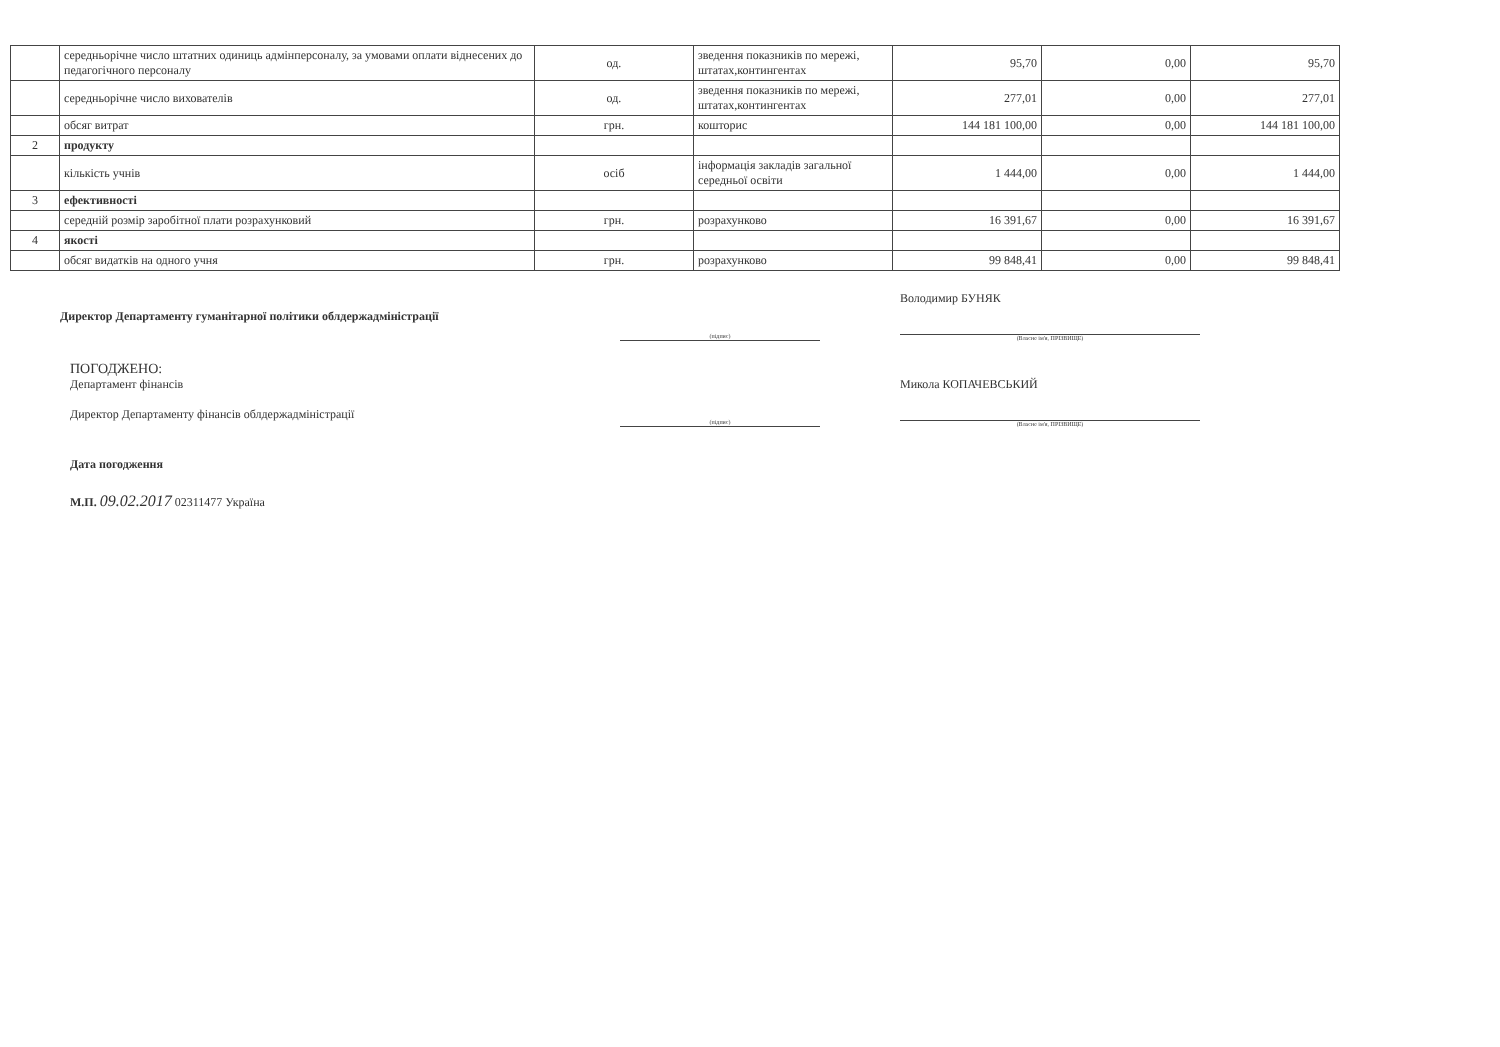| | середньорічне число штатних одиниць адмінперсоналу, за умовами оплати віднесених до педагогічного персоналу | од. | зведення показників по мережі, штатах,контингентах | 95,70 | 0,00 | 95,70 |
| | середньорічне число вихователів | од. | зведення показників по мережі, штатах,контингентах | 277,01 | 0,00 | 277,01 |
| | обсяг витрат | грн. | кошторис | 144 181 100,00 | 0,00 | 144 181 100,00 |
| 2 | продукту | | | | | |
| | кількість учнів | осіб | інформація закладів загальної середньої освіти | 1 444,00 | 0,00 | 1 444,00 |
| 3 | ефективності | | | | | |
| | середній розмір заробітної плати розрахунковий | грн. | розрахунково | 16 391,67 | 0,00 | 16 391,67 |
| 4 | якості | | | | | |
| | обсяг видатків на одного учня | грн. | розрахунково | 99 848,41 | 0,00 | 99 848,41 |
Директор Департаменту гуманітарної політики облдержадміністрації
(підпис)
Володимир БУНЯК
(Власне ім'я, ПРІЗВИЩЕ)
ПОГОДЖЕНО:
Департамент фінансів
Директор Департаменту фінансів облдержадміністрації
(підпис)
Микола КОПАЧЕВСЬКИЙ
(Власне ім'я, ПРІЗВИЩЕ)
Дата погодження
М.П. 09.02.2017 02311477 Україна